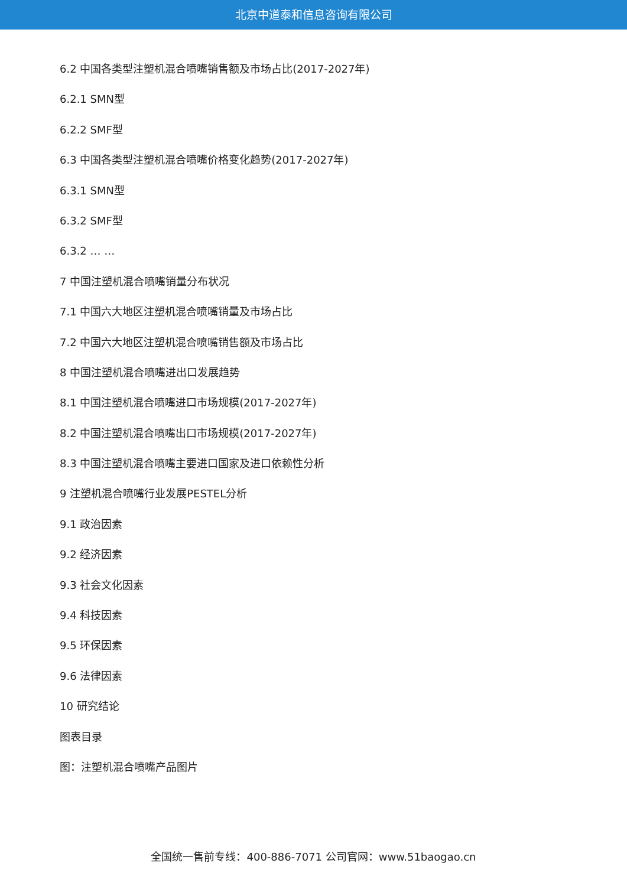北京中道泰和信息咨询有限公司
6.2 中国各类型注塑机混合喷嘴销售额及市场占比(2017-2027年)
6.2.1 SMN型
6.2.2 SMF型
6.3 中国各类型注塑机混合喷嘴价格变化趋势(2017-2027年)
6.3.1 SMN型
6.3.2 SMF型
6.3.2 … …
7 中国注塑机混合喷嘴销量分布状况
7.1 中国六大地区注塑机混合喷嘴销量及市场占比
7.2 中国六大地区注塑机混合喷嘴销售额及市场占比
8 中国注塑机混合喷嘴进出口发展趋势
8.1 中国注塑机混合喷嘴进口市场规模(2017-2027年)
8.2 中国注塑机混合喷嘴出口市场规模(2017-2027年)
8.3 中国注塑机混合喷嘴主要进口国家及进口依赖性分析
9 注塑机混合喷嘴行业发展PESTEL分析
9.1 政治因素
9.2 经济因素
9.3 社会文化因素
9.4 科技因素
9.5 环保因素
9.6 法律因素
10 研究结论
图表目录
图：注塑机混合喷嘴产品图片
全国统一售前专线：400-886-7071 公司官网：www.51baogao.cn